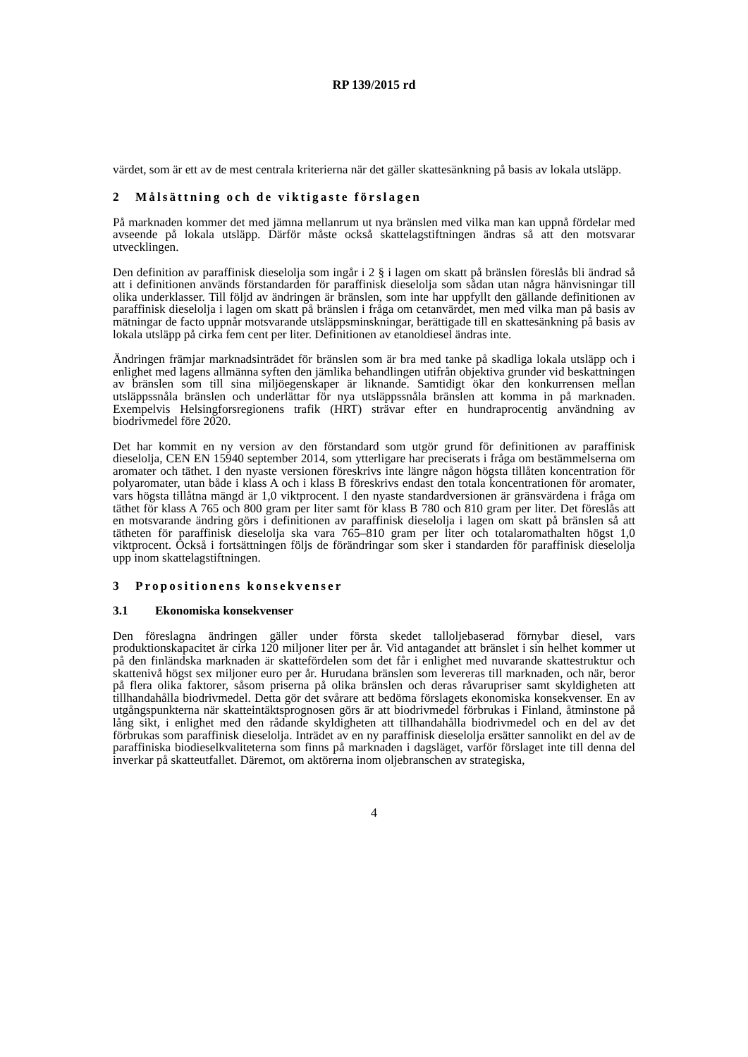RP 139/2015 rd
värdet, som är ett av de mest centrala kriterierna när det gäller skattesänkning på basis av lokala utsläpp.
2 Målsättning och de viktigaste förslagen
På marknaden kommer det med jämna mellanrum ut nya bränslen med vilka man kan uppnå fördelar med avseende på lokala utsläpp. Därför måste också skattelagstiftningen ändras så att den motsvarar utvecklingen.
Den definition av paraffinisk dieselolja som ingår i 2 § i lagen om skatt på bränslen föreslås bli ändrad så att i definitionen används förstandarden för paraffinisk dieselolja som sådan utan några hänvisningar till olika underklasser. Till följd av ändringen är bränslen, som inte har uppfyllt den gällande definitionen av paraffinisk dieselolja i lagen om skatt på bränslen i fråga om cetanvärdet, men med vilka man på basis av mätningar de facto uppnår motsvarande utsläppsminskningar, berättigade till en skattesänkning på basis av lokala utsläpp på cirka fem cent per liter. Definitionen av etanoldiesel ändras inte.
Ändringen främjar marknadsinträdet för bränslen som är bra med tanke på skadliga lokala utsläpp och i enlighet med lagens allmänna syften den jämlika behandlingen utifrån objektiva grunder vid beskattningen av bränslen som till sina miljöegenskaper är liknande. Samtidigt ökar den konkurrensen mellan utsläppssnåla bränslen och underlättar för nya utsläppssnåla bränslen att komma in på marknaden. Exempelvis Helsingforsregionens trafik (HRT) strävar efter en hundraprocentig användning av biodrivmedel före 2020.
Det har kommit en ny version av den förstandard som utgör grund för definitionen av paraffinisk dieselolja, CEN EN 15940 september 2014, som ytterligare har preciserats i fråga om bestämmelserna om aromater och täthet. I den nyaste versionen föreskrivs inte längre någon högsta tillåten koncentration för polyaromater, utan både i klass A och i klass B föreskrivs endast den totala koncentrationen för aromater, vars högsta tillåtna mängd är 1,0 viktprocent. I den nyaste standardversionen är gränsvärdena i fråga om täthet för klass A 765 och 800 gram per liter samt för klass B 780 och 810 gram per liter. Det föreslås att en motsvarande ändring görs i definitionen av paraffinisk dieselolja i lagen om skatt på bränslen så att tätheten för paraffinisk dieselolja ska vara 765–810 gram per liter och totalaromathalten högst 1,0 viktprocent. Också i fortsättningen följs de förändringar som sker i standarden för paraffinisk dieselolja upp inom skattelagstiftningen.
3 Propositionens konsekvenser
3.1 Ekonomiska konsekvenser
Den föreslagna ändringen gäller under första skedet talloljebaserad förnybar diesel, vars produktionskapacitet är cirka 120 miljoner liter per år. Vid antagandet att bränslet i sin helhet kommer ut på den finländska marknaden är skattefördelen som det får i enlighet med nuvarande skattestruktur och skattenivå högst sex miljoner euro per år. Hurudana bränslen som levereras till marknaden, och när, beror på flera olika faktorer, såsom priserna på olika bränslen och deras råvarupriser samt skyldigheten att tillhandahålla biodrivmedel. Detta gör det svårare att bedöma förslagets ekonomiska konsekvenser. En av utgångspunkterna när skatteintäktsprognosen görs är att biodrivmedel förbrukas i Finland, åtminstone på lång sikt, i enlighet med den rådande skyldigheten att tillhandahålla biodrivmedel och en del av det förbrukas som paraffinisk dieselolja. Inträdet av en ny paraffinisk dieselolja ersätter sannolikt en del av de paraffiniska biodieselkvaliteterna som finns på marknaden i dagsläget, varför förslaget inte till denna del inverkar på skatteutfallet. Däremot, om aktörerna inom oljebranschen av strategiska,
4